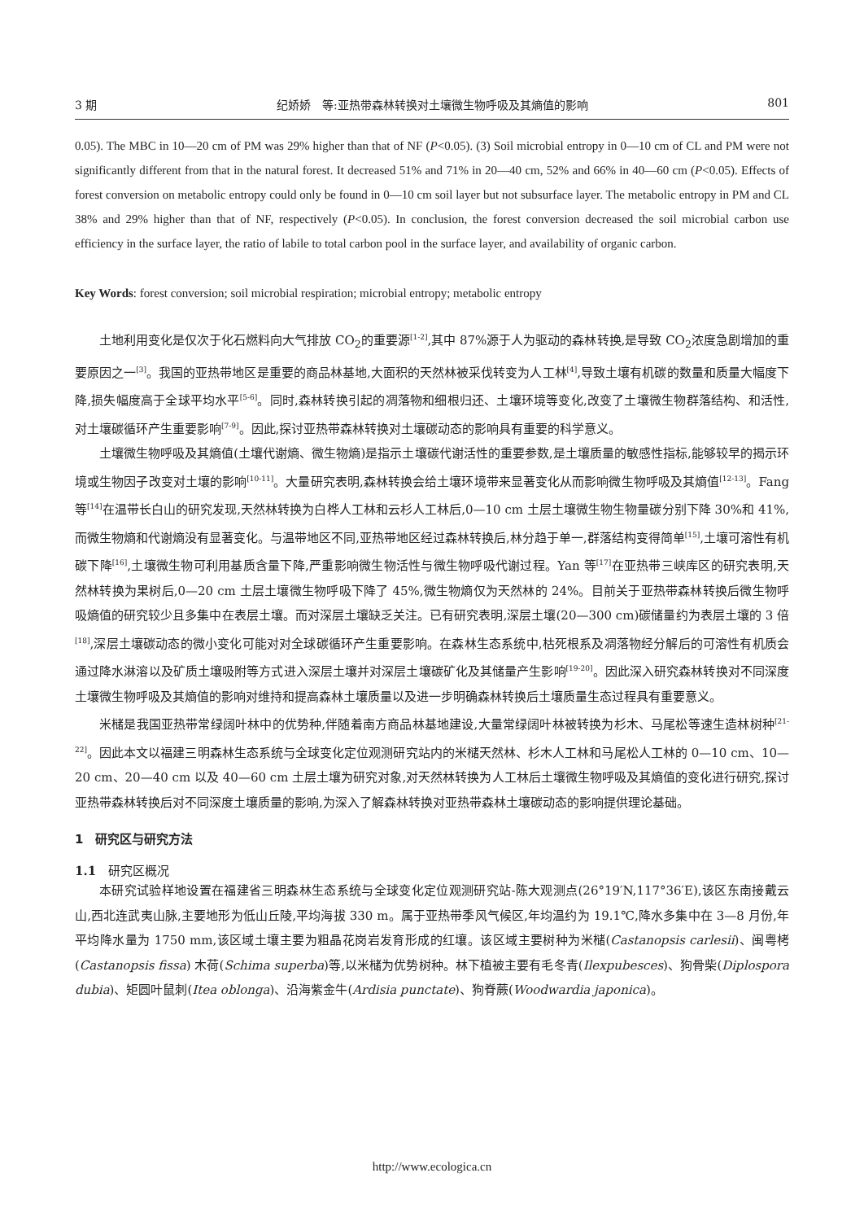3 期 纪娇娇　等:亚热带森林转换对土壤微生物呼吸及其熵值的影响 801
0.05). The MBC in 10—20 cm of PM was 29% higher than that of NF (P<0.05). (3) Soil microbial entropy in 0—10 cm of CL and PM were not significantly different from that in the natural forest. It decreased 51% and 71% in 20—40 cm, 52% and 66% in 40—60 cm (P<0.05). Effects of forest conversion on metabolic entropy could only be found in 0—10 cm soil layer but not subsurface layer. The metabolic entropy in PM and CL 38% and 29% higher than that of NF, respectively (P<0.05). In conclusion, the forest conversion decreased the soil microbial carbon use efficiency in the surface layer, the ratio of labile to total carbon pool in the surface layer, and availability of organic carbon.
Key Words: forest conversion; soil microbial respiration; microbial entropy; metabolic entropy
土地利用变化是仅次于化石燃料向大气排放 CO<sub>2</sub>的重要源<sup>[1-2]</sup>,其中 87%源于人为驱动的森林转换,是导致 CO<sub>2</sub>浓度急剧增加的重要原因之一<sup>[3]</sup>。我国的亚热带地区是重要的商品林基地,大面积的天然林被采伐转变为人工林<sup>[4]</sup>,导致土壤有机碳的数量和质量大幅度下降,损失幅度高于全球平均水平<sup>[5-6]</sup>。同时,森林转换引起的凋落物和细根归还、土壤环境等变化,改变了土壤微生物群落结构、和活性,对土壤碳循环产生重要影响<sup>[7-9]</sup>。因此,探讨亚热带森林转换对土壤碳动态的影响具有重要的科学意义。
土壤微生物呼吸及其熵值(土壤代谢熵、微生物熵)是指示土壤碳代谢活性的重要参数,是土壤质量的敏感性指标,能够较早的揭示环境或生物因子改变对土壤的影响<sup>[10-11]</sup>。大量研究表明,森林转换会给土壤环境带来显著变化从而影响微生物呼吸及其熵值<sup>[12-13]</sup>。Fang 等<sup>[14]</sup>在温带长白山的研究发现,天然林转换为白桦人工林和云杉人工林后,0—10 cm 土层土壤微生物生物量碳分别下降 30%和 41%,而微生物熵和代谢熵没有显著变化。与温带地区不同,亚热带地区经过森林转换后,林分趋于单一,群落结构变得简单<sup>[15]</sup>,土壤可溶性有机碳下降<sup>[16]</sup>,土壤微生物可利用基质含量下降,严重影响微生物活性与微生物呼吸代谢过程。Yan 等<sup>[17]</sup>在亚热带三峡库区的研究表明,天然林转换为果树后,0—20 cm 土层土壤微生物呼吸下降了 45%,微生物熵仅为天然林的 24%。目前关于亚热带森林转换后微生物呼吸熵值的研究较少且多集中在表层土壤。而对深层土壤缺乏关注。已有研究表明,深层土壤(20—300 cm)碳储量约为表层土壤的 3 倍<sup>[18]</sup>,深层土壤碳动态的微小变化可能对对全球碳循环产生重要影响。在森林生态系统中,枯死根系及凋落物经分解后的可溶性有机质会通过降水淋溶以及矿质土壤吸附等方式进入深层土壤并对深层土壤碳矿化及其储量产生影响<sup>[19-20]</sup>。因此深入研究森林转换对不同深度土壤微生物呼吸及其熵值的影响对维持和提高森林土壤质量以及进一步明确森林转换后土壤质量生态过程具有重要意义。
米槠是我国亚热带常绿阔叶林中的优势种,伴随着南方商品林基地建设,大量常绿阔叶林被转换为杉木、马尾松等速生造林树种<sup>[21-22]</sup>。因此本文以福建三明森林生态系统与全球变化定位观测研究站内的米槠天然林、杉木人工林和马尾松人工林的 0—10 cm、10—20 cm、20—40 cm 以及 40—60 cm 土层土壤为研究对象,对天然林转换为人工林后土壤微生物呼吸及其熵值的变化进行研究,探讨亚热带森林转换后对不同深度土壤质量的影响,为深入了解森林转换对亚热带森林土壤碳动态的影响提供理论基础。
1　研究区与研究方法
1.1　研究区概况
本研究试验样地设置在福建省三明森林生态系统与全球变化定位观测研究站-陈大观测点(26°19′N,117°36′E),该区东南接戴云山,西北连武夷山脉,主要地形为低山丘陵,平均海拔 330 m。属于亚热带季风气候区,年均温约为 19.1℃,降水多集中在 3—8 月份,年平均降水量为 1750 mm,该区域土壤主要为粗晶花岗岩发育形成的红壤。该区域主要树种为米槠(Castanopsis carlesii)、闽粤栲(Castanopsis fissa) 木荷(Schima superba)等,以米槠为优势树种。林下植被主要有毛冬青(Ilexpubesces)、狗骨柴(Diplospora dubia)、矩圆叶鼠刺(Itea oblonga)、沿海紫金牛(Ardisia punctate)、狗脊蕨(Woodwardia japonica)。
http://www.ecologica.cn